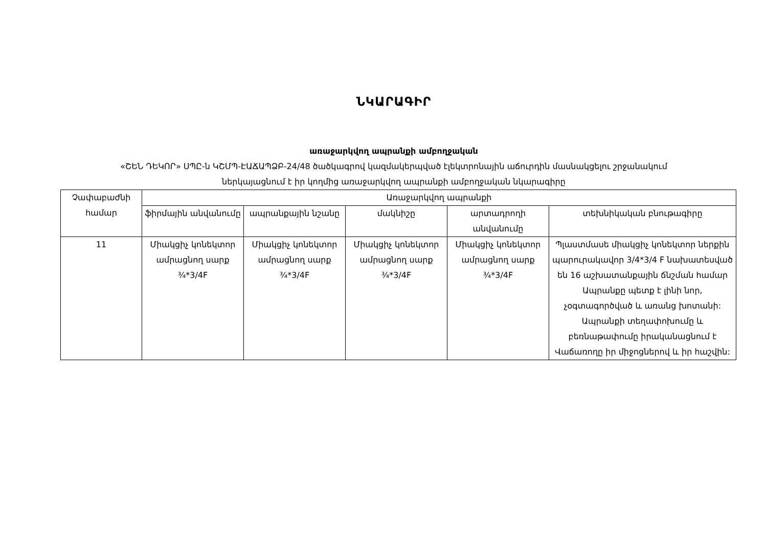ՆԿԱՐԱԳԻՐ
առաջարկվող ապրանքի ամբողջական
«ՇԵՆ ԴԵԿՈՐ» ՍՊԸ-ն ԿՇՄՊ-ԷԱՃԱՊՁԲ-24/48 ծածկագրով կազմակերպված էլեկտրոնային աճուրդին մասնակցելու շրջանակում
ներկայացնում է իր կողմից առաջարկվող ապրանքի ամբողջական նկարագիրը
| Չափաբաժնի համար | Առաջարկվող ապրանքի | | | | |
| --- | --- | --- | --- | --- | --- |
| | ֆիրմային անվանումը | ապրանքային նշանը | մակնիշը | արտադրողի անվանումը | տեխնիկական բնութագիրը |
| 11 | Միակցիչ կոնեկտոր ամրացնող սարք ¾*3/4F | Միակցիչ կոնեկտոր ամրացնող սարք ¾*3/4F | Միակցիչ կոնեկտոր ամրացնող սարք ¾*3/4F | Միակցիչ կոնեկտոր ամրացնող սարք ¾*3/4F | Պլաստմասե միակցիչ կոնեկտոր ներքին պարուրակավոր 3/4*3/4 F նախատեսված են 16 աշխատանքային ճնշման համար Ապրանքը պետք է լինի նոր, չօգտագործված և առանց խոտանի: Ապրանքի տեղափոխումը և բեռնաթափումը իրականացնում է Վաճառողը իր միջոցներով և իր հաշվին: |